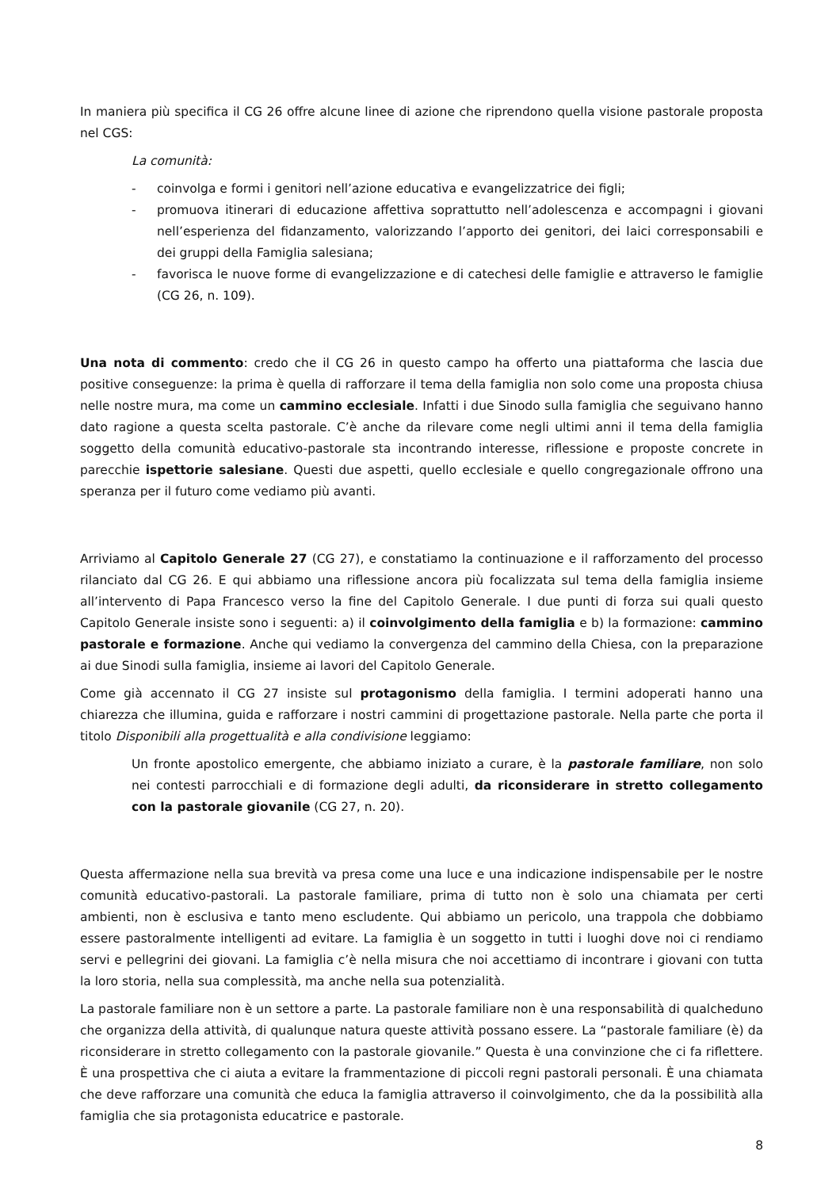In maniera più specifica il CG 26 offre alcune linee di azione che riprendono quella visione pastorale proposta nel CGS:
La comunità:
- coinvolga e formi i genitori nell’azione educativa e evangelizzatrice dei figli;
- promuova itinerari di educazione affettiva soprattutto nell’adolescenza e accompagni i giovani nell’esperienza del fidanzamento, valorizzando l’apporto dei genitori, dei laici corresponsabili e dei gruppi della Famiglia salesiana;
- favorisca le nuove forme di evangelizzazione e di catechesi delle famiglie e attraverso le famiglie (CG 26, n. 109).
Una nota di commento: credo che il CG 26 in questo campo ha offerto una piattaforma che lascia due positive conseguenze: la prima è quella di rafforzare il tema della famiglia non solo come una proposta chiusa nelle nostre mura, ma come un cammino ecclesiale. Infatti i due Sinodo sulla famiglia che seguivano hanno dato ragione a questa scelta pastorale. C’è anche da rilevare come negli ultimi anni il tema della famiglia soggetto della comunità educativo-pastorale sta incontrando interesse, riflessione e proposte concrete in parecchie ispettorie salesiane. Questi due aspetti, quello ecclesiale e quello congregazionale offrono una speranza per il futuro come vediamo più avanti.
Arriviamo al Capitolo Generale 27 (CG 27), e constatiamo la continuazione e il rafforzamento del processo rilanciato dal CG 26. E qui abbiamo una riflessione ancora più focalizzata sul tema della famiglia insieme all’intervento di Papa Francesco verso la fine del Capitolo Generale. I due punti di forza sui quali questo Capitolo Generale insiste sono i seguenti: a) il coinvolgimento della famiglia e b) la formazione: cammino pastorale e formazione. Anche qui vediamo la convergenza del cammino della Chiesa, con la preparazione ai due Sinodi sulla famiglia, insieme ai lavori del Capitolo Generale.
Come già accennato il CG 27 insiste sul protagonismo della famiglia. I termini adoperati hanno una chiarezza che illumina, guida e rafforzare i nostri cammini di progettazione pastorale. Nella parte che porta il titolo Disponibili alla progettualità e alla condivisione leggiamo:
Un fronte apostolico emergente, che abbiamo iniziato a curare, è la pastorale familiare, non solo nei contesti parrocchiali e di formazione degli adulti, da riconsiderare in stretto collegamento con la pastorale giovanile (CG 27, n. 20).
Questa affermazione nella sua brevità va presa come una luce e una indicazione indispensabile per le nostre comunità educativo-pastorali. La pastorale familiare, prima di tutto non è solo una chiamata per certi ambienti, non è esclusiva e tanto meno escludente. Qui abbiamo un pericolo, una trappola che dobbiamo essere pastoralmente intelligenti ad evitare. La famiglia è un soggetto in tutti i luoghi dove noi ci rendiamo servi e pellegrini dei giovani. La famiglia c’è nella misura che noi accettiamo di incontrare i giovani con tutta la loro storia, nella sua complessità, ma anche nella sua potenzialità.
La pastorale familiare non è un settore a parte. La pastorale familiare non è una responsabilità di qualcheduno che organizza della attività, di qualunque natura queste attività possano essere. La “pastorale familiare (è) da riconsiderare in stretto collegamento con la pastorale giovanile.” Questa è una convinzione che ci fa riflettere. È una prospettiva che ci aiuta a evitare la frammentazione di piccoli regni pastorali personali. È una chiamata che deve rafforzare una comunità che educa la famiglia attraverso il coinvolgimento, che da la possibilità alla famiglia che sia protagonista educatrice e pastorale.
8